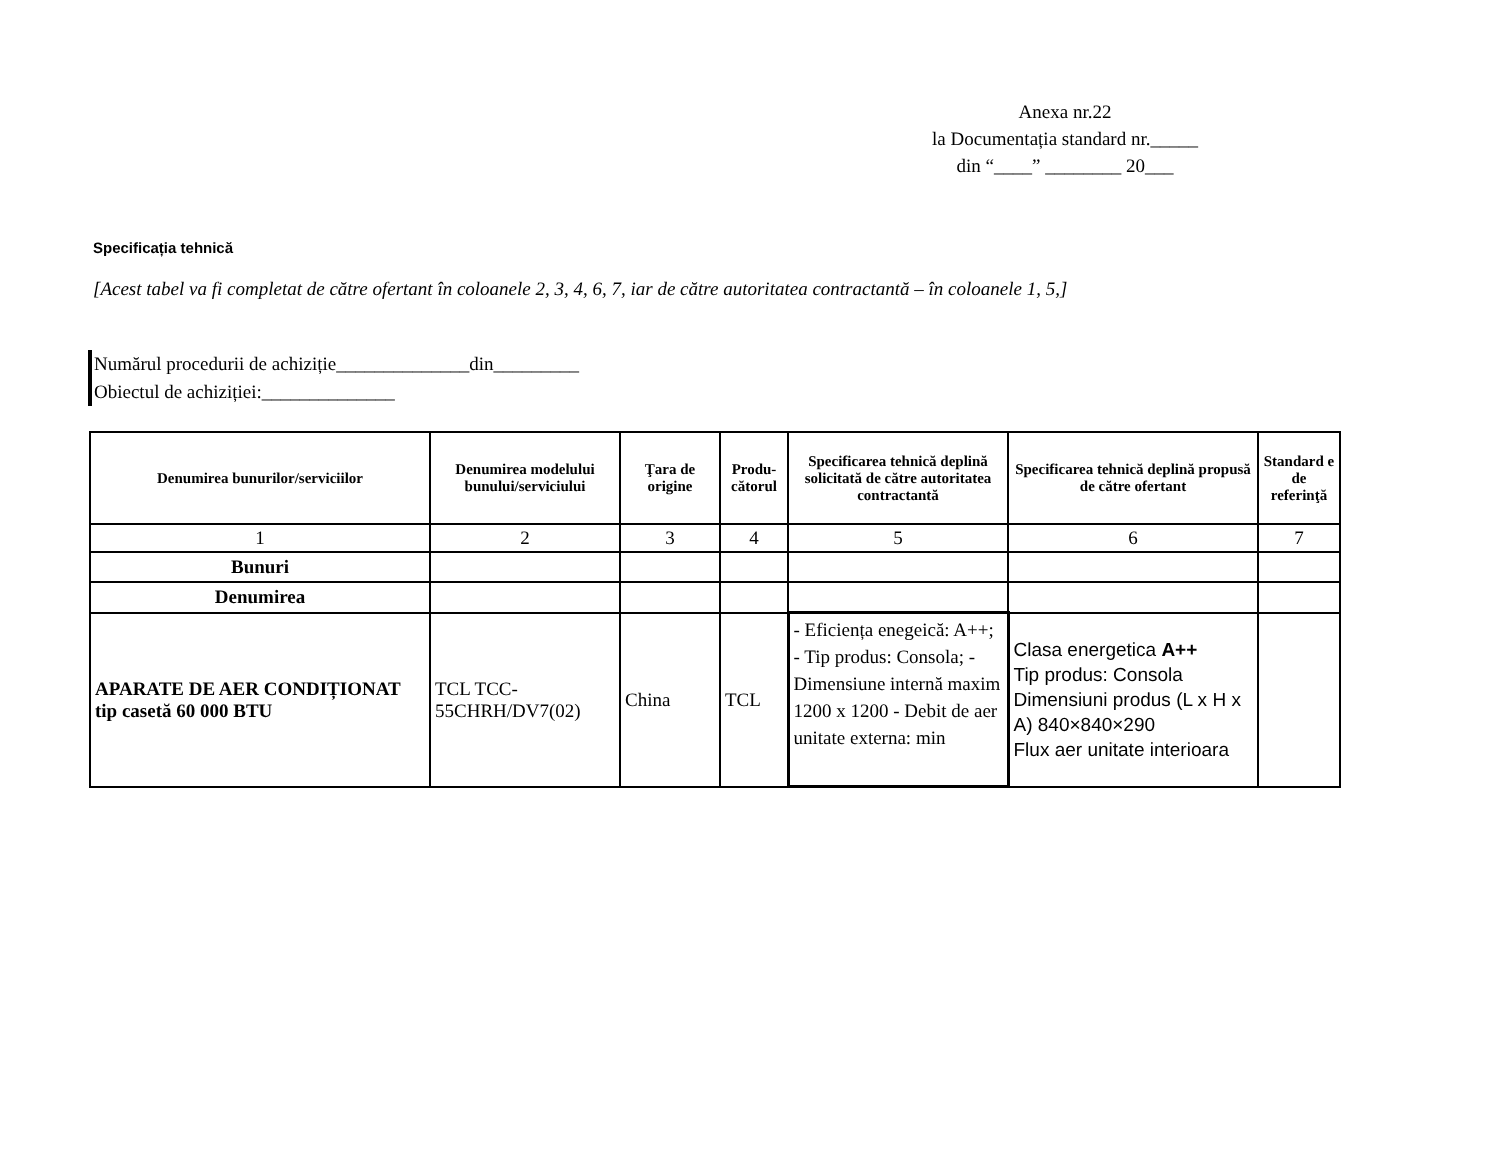Anexa nr.22
la Documentația standard nr._____
din “____” ________ 20___
Specificația tehnică
[Acest tabel va fi completat de către ofertant în coloanele 2, 3, 4, 6, 7, iar de către autoritatea contractantă – în coloanele 1, 5,]
Numărul procedurii de achiziție______________din_________
Obiectul de achiziției:______________
| Denumirea bunurilor/serviciilor | Denumirea modelului bunului/serviciului | Ţara de origine | Produ-cătorul | Specificarea tehnică deplină solicitată de către autoritatea contractantă | Specificarea tehnică deplină propusă de către ofertant | Standard e de referinţă |
| --- | --- | --- | --- | --- | --- | --- |
| 1 | 2 | 3 | 4 | 5 | 6 | 7 |
| Bunuri | | | | | | |
| Denumirea | | | | | | |
| APARATE DE AER CONDIȚIONAT tip casetă 60 000 BTU | TCL TCC-55CHRH/DV7(02) | China | TCL | - Eficiența enegeică: A++; - Tip produs: Consola; - Dimensiune internă maxim 1200 x 1200 - Debit de aer unitate externa: min | Clasa energetica A++ Tip produs: Consola Dimensiuni produs (L x H x A) 840×840×290 Flux aer unitate interioara | |